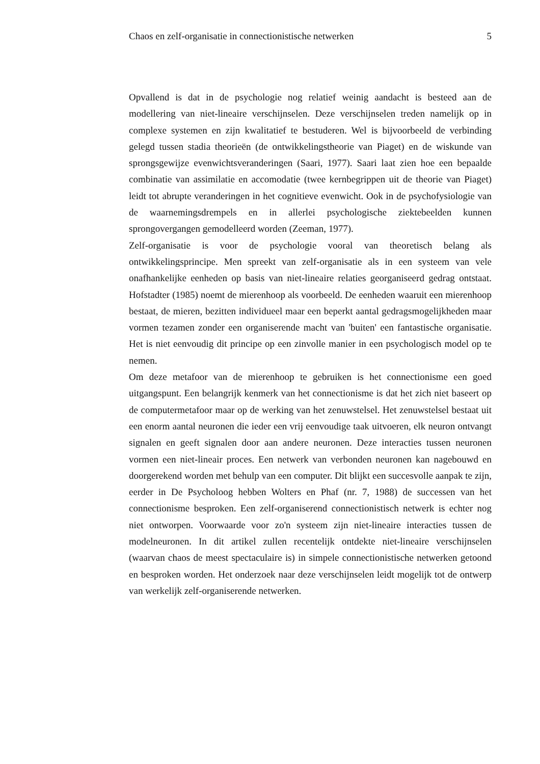Chaos en zelf-organisatie in connectionistische netwerken 5
Opvallend is dat in de psychologie nog relatief weinig aandacht is besteed aan de modellering van niet-lineaire verschijnselen. Deze verschijnselen treden namelijk op in complexe systemen en zijn kwalitatief te bestuderen. Wel is bijvoorbeeld de verbinding gelegd tussen stadia theorieën (de ontwikkelingstheorie van Piaget) en de wiskunde van sprongsgewijze evenwichtsveranderingen (Saari, 1977). Saari laat zien hoe een bepaalde combinatie van assimilatie en accomodatie (twee kernbegrippen uit de theorie van Piaget) leidt tot abrupte veranderingen in het cognitieve evenwicht. Ook in de psychofysiologie van de waarnemingsdrempels en in allerlei psychologische ziektebeelden kunnen sprongovergangen gemodelleerd worden (Zeeman, 1977).
Zelf-organisatie is voor de psychologie vooral van theoretisch belang als ontwikkelingsprincipe. Men spreekt van zelf-organisatie als in een systeem van vele onafhankelijke eenheden op basis van niet-lineaire relaties georganiseerd gedrag ontstaat. Hofstadter (1985) noemt de mierenhoop als voorbeeld. De eenheden waaruit een mierenhoop bestaat, de mieren, bezitten individueel maar een beperkt aantal gedragsmogelijkheden maar vormen tezamen zonder een organiserende macht van 'buiten' een fantastische organisatie. Het is niet eenvoudig dit principe op een zinvolle manier in een psychologisch model op te nemen.
Om deze metafoor van de mierenhoop te gebruiken is het connectionisme een goed uitgangspunt. Een belangrijk kenmerk van het connectionisme is dat het zich niet baseert op de computermetafoor maar op de werking van het zenuwstelsel. Het zenuwstelsel bestaat uit een enorm aantal neuronen die ieder een vrij eenvoudige taak uitvoeren, elk neuron ontvangt signalen en geeft signalen door aan andere neuronen. Deze interacties tussen neuronen vormen een niet-lineair proces. Een netwerk van verbonden neuronen kan nagebouwd en doorgerekend worden met behulp van een computer. Dit blijkt een succesvolle aanpak te zijn, eerder in De Psycholoog hebben Wolters en Phaf (nr. 7, 1988) de successen van het connectionisme besproken. Een zelf-organiserend connectionistisch netwerk is echter nog niet ontworpen. Voorwaarde voor zo'n systeem zijn niet-lineaire interacties tussen de modelneuronen. In dit artikel zullen recentelijk ontdekte niet-lineaire verschijnselen (waarvan chaos de meest spectaculaire is) in simpele connectionistische netwerken getoond en besproken worden. Het onderzoek naar deze verschijnselen leidt mogelijk tot de ontwerp van werkelijk zelf-organiserende netwerken.